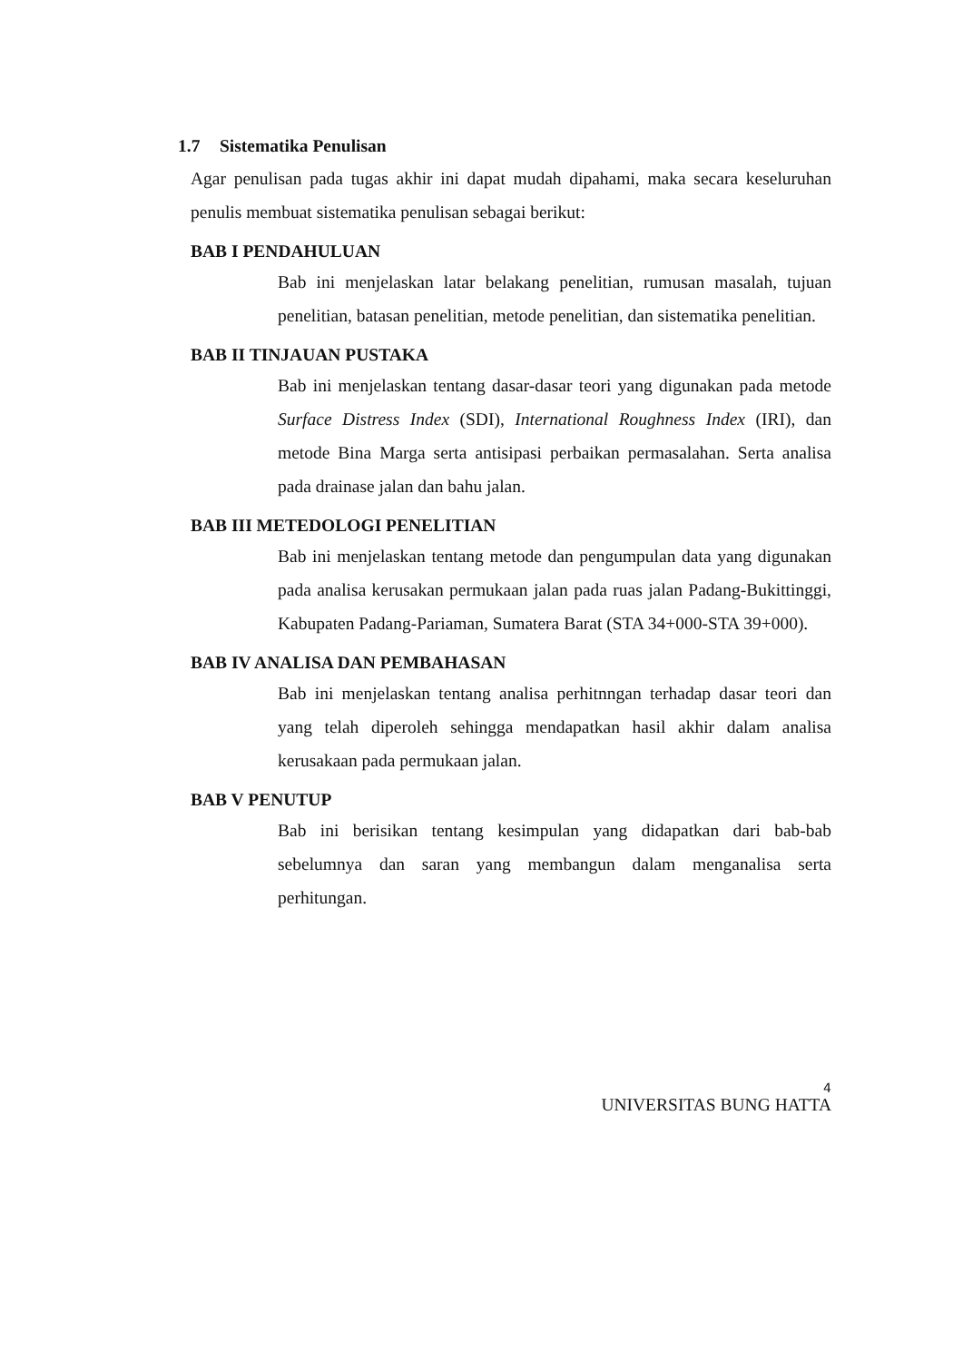1.7 Sistematika Penulisan
Agar penulisan pada tugas akhir ini dapat mudah dipahami, maka secara keseluruhan penulis membuat sistematika penulisan sebagai berikut:
BAB I PENDAHULUAN
Bab ini menjelaskan latar belakang penelitian, rumusan masalah, tujuan penelitian, batasan penelitian, metode penelitian, dan sistematika penelitian.
BAB II TINJAUAN PUSTAKA
Bab ini menjelaskan tentang dasar-dasar teori yang digunakan pada metode Surface Distress Index (SDI), International Roughness Index (IRI), dan metode Bina Marga serta antisipasi perbaikan permasalahan. Serta analisa pada drainase jalan dan bahu jalan.
BAB III METEDOLOGI PENELITIAN
Bab ini menjelaskan tentang metode dan pengumpulan data yang digunakan pada analisa kerusakan permukaan jalan pada ruas jalan Padang-Bukittinggi, Kabupaten Padang-Pariaman, Sumatera Barat (STA 34+000-STA 39+000).
BAB IV ANALISA DAN PEMBAHASAN
Bab ini menjelaskan tentang analisa perhitnngan terhadap dasar teori dan yang telah diperoleh sehingga mendapatkan hasil akhir dalam analisa kerusakaan pada permukaan jalan.
BAB V PENUTUP
Bab ini berisikan tentang kesimpulan yang didapatkan dari bab-bab sebelumnya dan saran yang membangun dalam menganalisa serta perhitungan.
4
UNIVERSITAS BUNG HATTA